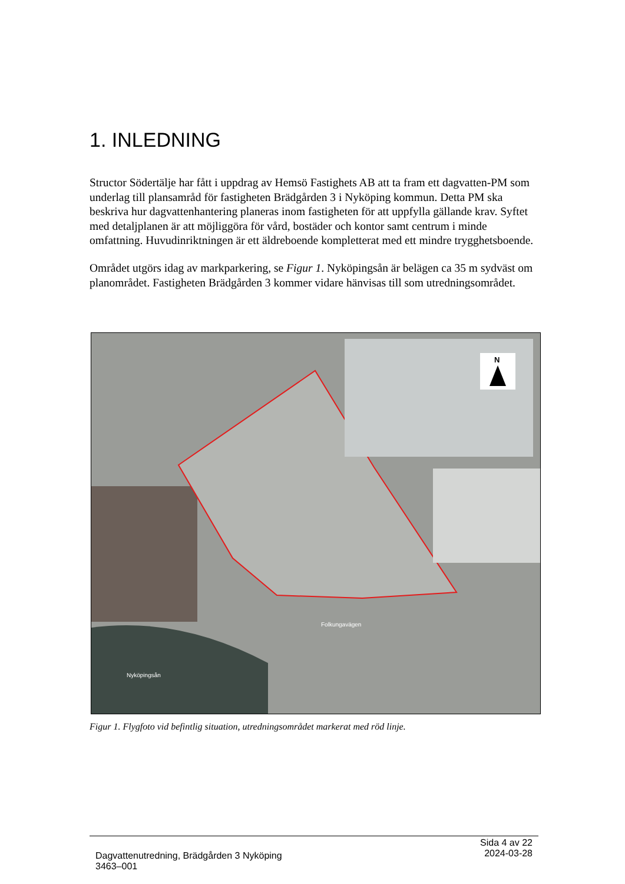1. INLEDNING
Structor Södertälje har fått i uppdrag av Hemsö Fastighets AB att ta fram ett dagvatten-PM som underlag till plansamråd för fastigheten Brädgården 3 i Nyköping kommun. Detta PM ska beskriva hur dagvattenhantering planeras inom fastigheten för att uppfylla gällande krav. Syftet med detaljplanen är att möjliggöra för vård, bostäder och kontor samt centrum i minde omfattning. Huvudinriktningen är ett äldreboende kompletterat med ett mindre trygghetsboende.
Området utgörs idag av markparkering, se Figur 1. Nyköpingsån är belägen ca 35 m sydväst om planområdet. Fastigheten Brädgården 3 kommer vidare hänvisas till som utredningsområdet.
N
Folkungavägen
Nyköpingsån
Figur 1. Flygfoto vid befintlig situation, utredningsområdet markerat med röd linje.
Dagvattenutredning, Brädgården 3 Nyköping
3463–001
Sida 4 av 22
2024-03-28